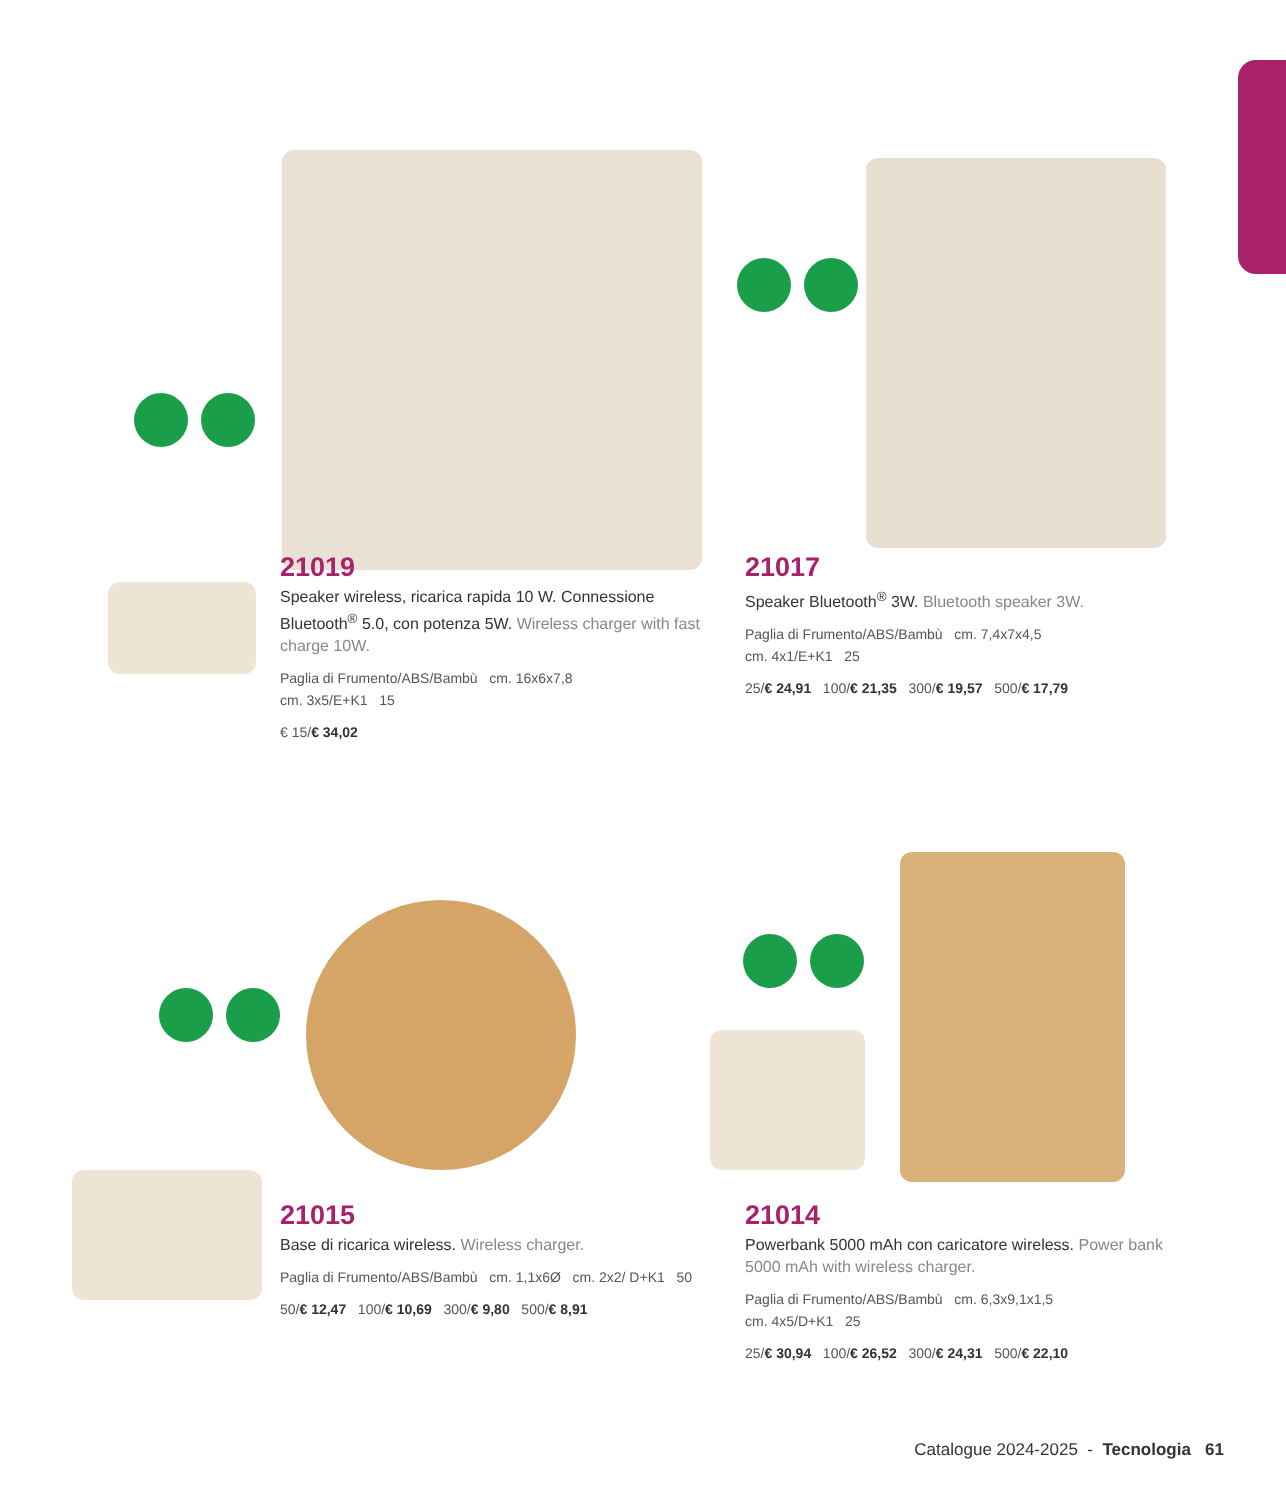21019
Speaker wireless, ricarica rapida 10 W. Connessione Bluetooth<sup>®</sup> 5.0, con potenza 5W. Wireless charger with fast charge 10W.
Paglia di Frumento/ABS/Bambù cm. 16x6x7,8
cm. 3x5/E+K1 15
€ 15/€ 34,02
21017
Speaker Bluetooth<sup>®</sup> 3W. Bluetooth speaker 3W.
Paglia di Frumento/ABS/Bambù cm. 7,4x7x4,5
cm. 4x1/E+K1 25
25/€ 24,91 100/€ 21,35 300/€ 19,57 500/€ 17,79
21015
Base di ricarica wireless. Wireless charger.
Paglia di Frumento/ABS/Bambù cm. 1,1x6Ø cm. 2x2/ D+K1 50
50/€ 12,47 100/€ 10,69 300/€ 9,80 500/€ 8,91
21014
Powerbank 5000 mAh con caricatore wireless. Power bank 5000 mAh with wireless charger.
Paglia di Frumento/ABS/Bambù cm. 6,3x9,1x1,5
cm. 4x5/D+K1 25
25/€ 30,94 100/€ 26,52 300/€ 24,31 500/€ 22,10
Catalogue 2024-2025 - Tecnologia 61